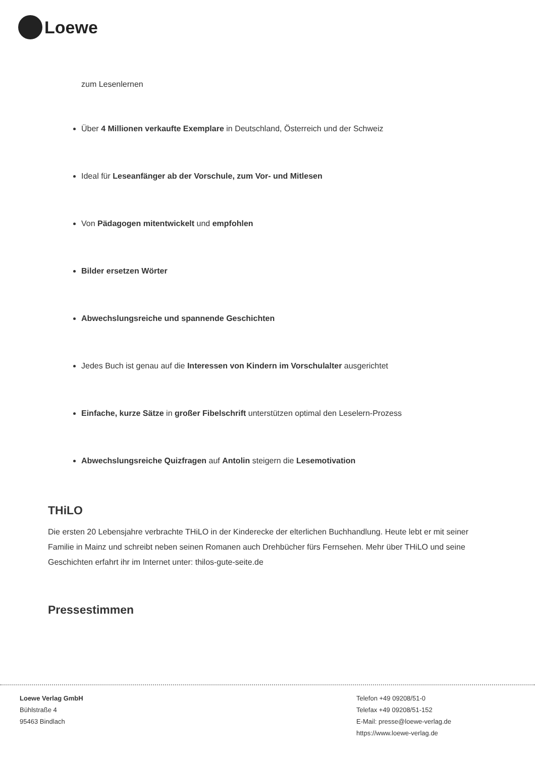Loewe
zum Lesenlernen
Über 4 Millionen verkaufte Exemplare in Deutschland, Österreich und der Schweiz
Ideal für Leseanfänger ab der Vorschule, zum Vor- und Mitlesen
Von Pädagogen mitentwickelt und empfohlen
Bilder ersetzen Wörter
Abwechslungsreiche und spannende Geschichten
Jedes Buch ist genau auf die Interessen von Kindern im Vorschulalter ausgerichtet
Einfache, kurze Sätze in großer Fibelschrift unterstützen optimal den Leselern-Prozess
Abwechslungsreiche Quizfragen auf Antolin steigern die Lesemotivation
THiLO
Die ersten 20 Lebensjahre verbrachte THiLO in der Kinderecke der elterlichen Buchhandlung. Heute lebt er mit seiner Familie in Mainz und schreibt neben seinen Romanen auch Drehbücher fürs Fernsehen. Mehr über THiLO und seine Geschichten erfahrt ihr im Internet unter: thilos-gute-seite.de
Pressestimmen
Loewe Verlag GmbH
Bühlstraße 4
95463 Bindlach
Telefon +49 09208/51-0
Telefax +49 09208/51-152
E-Mail: presse@loewe-verlag.de
https://www.loewe-verlag.de